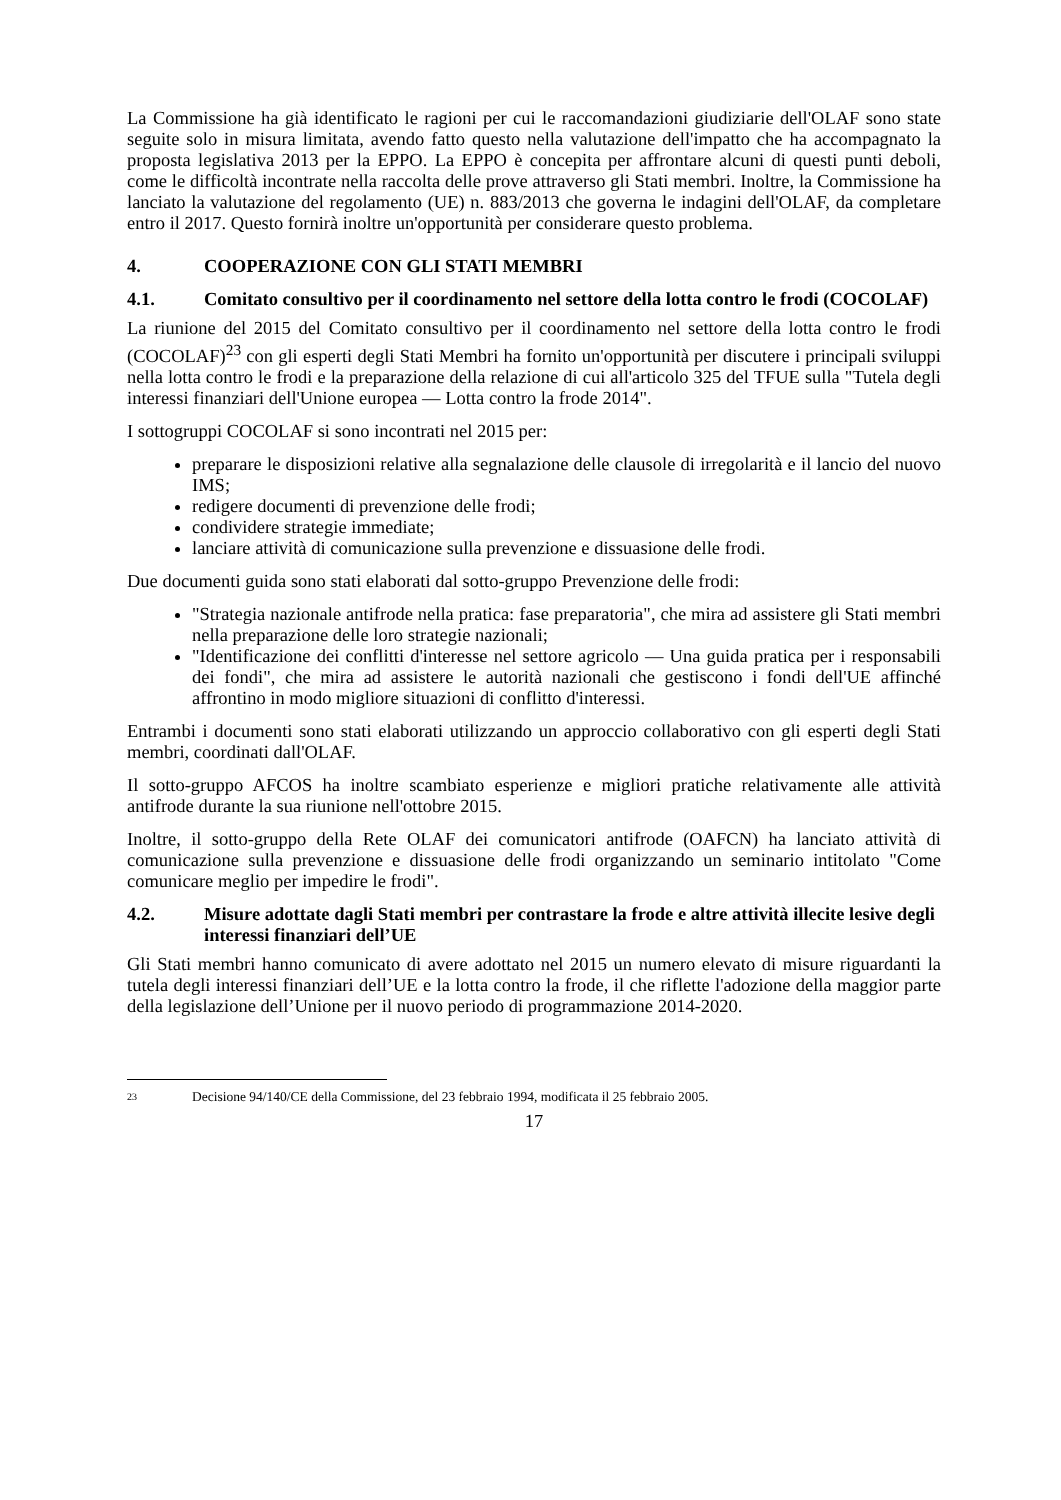La Commissione ha già identificato le ragioni per cui le raccomandazioni giudiziarie dell'OLAF sono state seguite solo in misura limitata, avendo fatto questo nella valutazione dell'impatto che ha accompagnato la proposta legislativa 2013 per la EPPO. La EPPO è concepita per affrontare alcuni di questi punti deboli, come le difficoltà incontrate nella raccolta delle prove attraverso gli Stati membri. Inoltre, la Commissione ha lanciato la valutazione del regolamento (UE) n. 883/2013 che governa le indagini dell'OLAF, da completare entro il 2017. Questo fornirà inoltre un'opportunità per considerare questo problema.
4. COOPERAZIONE CON GLI STATI MEMBRI
4.1. Comitato consultivo per il coordinamento nel settore della lotta contro le frodi (COCOLAF)
La riunione del 2015 del Comitato consultivo per il coordinamento nel settore della lotta contro le frodi (COCOLAF)<sup>23</sup> con gli esperti degli Stati Membri ha fornito un'opportunità per discutere i principali sviluppi nella lotta contro le frodi e la preparazione della relazione di cui all'articolo 325 del TFUE sulla "Tutela degli interessi finanziari dell'Unione europea — Lotta contro la frode 2014".
I sottogruppi COCOLAF si sono incontrati nel 2015 per:
preparare le disposizioni relative alla segnalazione delle clausole di irregolarità e il lancio del nuovo IMS;
redigere documenti di prevenzione delle frodi;
condividere strategie immediate;
lanciare attività di comunicazione sulla prevenzione e dissuasione delle frodi.
Due documenti guida sono stati elaborati dal sotto-gruppo Prevenzione delle frodi:
"Strategia nazionale antifrode nella pratica: fase preparatoria", che mira ad assistere gli Stati membri nella preparazione delle loro strategie nazionali;
"Identificazione dei conflitti d'interesse nel settore agricolo — Una guida pratica per i responsabili dei fondi", che mira ad assistere le autorità nazionali che gestiscono i fondi dell'UE affinché affrontino in modo migliore situazioni di conflitto d'interessi.
Entrambi i documenti sono stati elaborati utilizzando un approccio collaborativo con gli esperti degli Stati membri, coordinati dall'OLAF.
Il sotto-gruppo AFCOS ha inoltre scambiato esperienze e migliori pratiche relativamente alle attività antifrode durante la sua riunione nell'ottobre 2015.
Inoltre, il sotto-gruppo della Rete OLAF dei comunicatori antifrode (OAFCN) ha lanciato attività di comunicazione sulla prevenzione e dissuasione delle frodi organizzando un seminario intitolato "Come comunicare meglio per impedire le frodi".
4.2. Misure adottate dagli Stati membri per contrastare la frode e altre attività illecite lesive degli interessi finanziari dell’UE
Gli Stati membri hanno comunicato di avere adottato nel 2015 un numero elevato di misure riguardanti la tutela degli interessi finanziari dell’UE e la lotta contro la frode, il che riflette l'adozione della maggior parte della legislazione dell’Unione per il nuovo periodo di programmazione 2014-2020.
23 Decisione 94/140/CE della Commissione, del 23 febbraio 1994, modificata il 25 febbraio 2005.
17